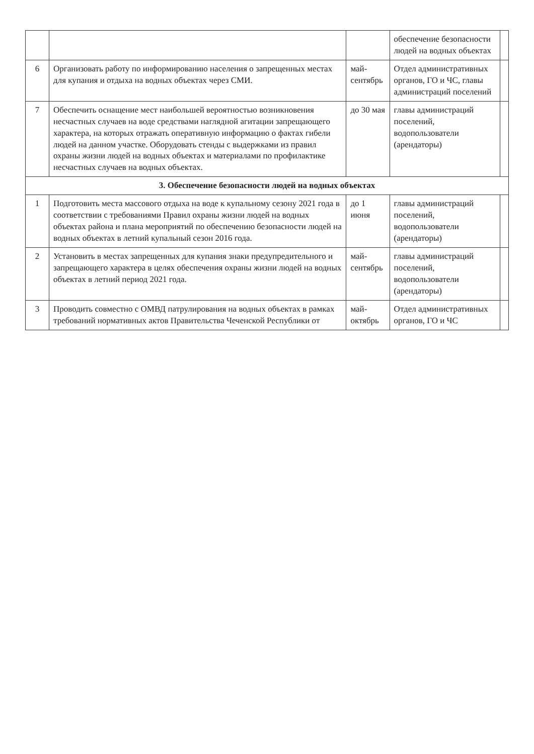| | | | обеспечение безопасности людей на водных объектах | |
| 6 | Организовать работу по информированию населения о запрещенных местах для купания и отдыха на водных объектах через СМИ. | май-сентябрь | Отдел административных органов, ГО и ЧС, главы администраций поселений | |
| 7 | Обеспечить оснащение мест наибольшей вероятностью возникновения несчастных случаев на воде средствами наглядной агитации запрещающего характера, на которых отражать оперативную информацию о фактах гибели людей на данном участке. Оборудовать стенды с выдержками из правил охраны жизни людей на водных объектах и материалами по профилактике несчастных случаев на водных объектах. | до 30 мая | главы администраций поселений, водопользователи (арендаторы) | |
| 3. Обеспечение безопасности людей на водных объектах | | | | |
| 1 | Подготовить места массового отдыха на воде к купальному сезону 2021 года в соответствии с требованиями Правил охраны жизни людей на водных объектах района и плана мероприятий по обеспечению безопасности людей на водных объектах в летний купальный сезон 2016 года. | до 1 июня | главы администраций поселений, водопользователи (арендаторы) | |
| 2 | Установить в местах запрещенных для купания знаки предупредительного и запрещающего характера в целях обеспечения охраны жизни людей на водных объектах в летний период 2021 года. | май-сентябрь | главы администраций поселений, водопользователи (арендаторы) | |
| 3 | Проводить совместно с ОМВД патрулирования на водных объектах в рамках требований нормативных актов Правительства Чеченской Республики от | май-октябрь | Отдел административных органов, ГО и ЧС | |